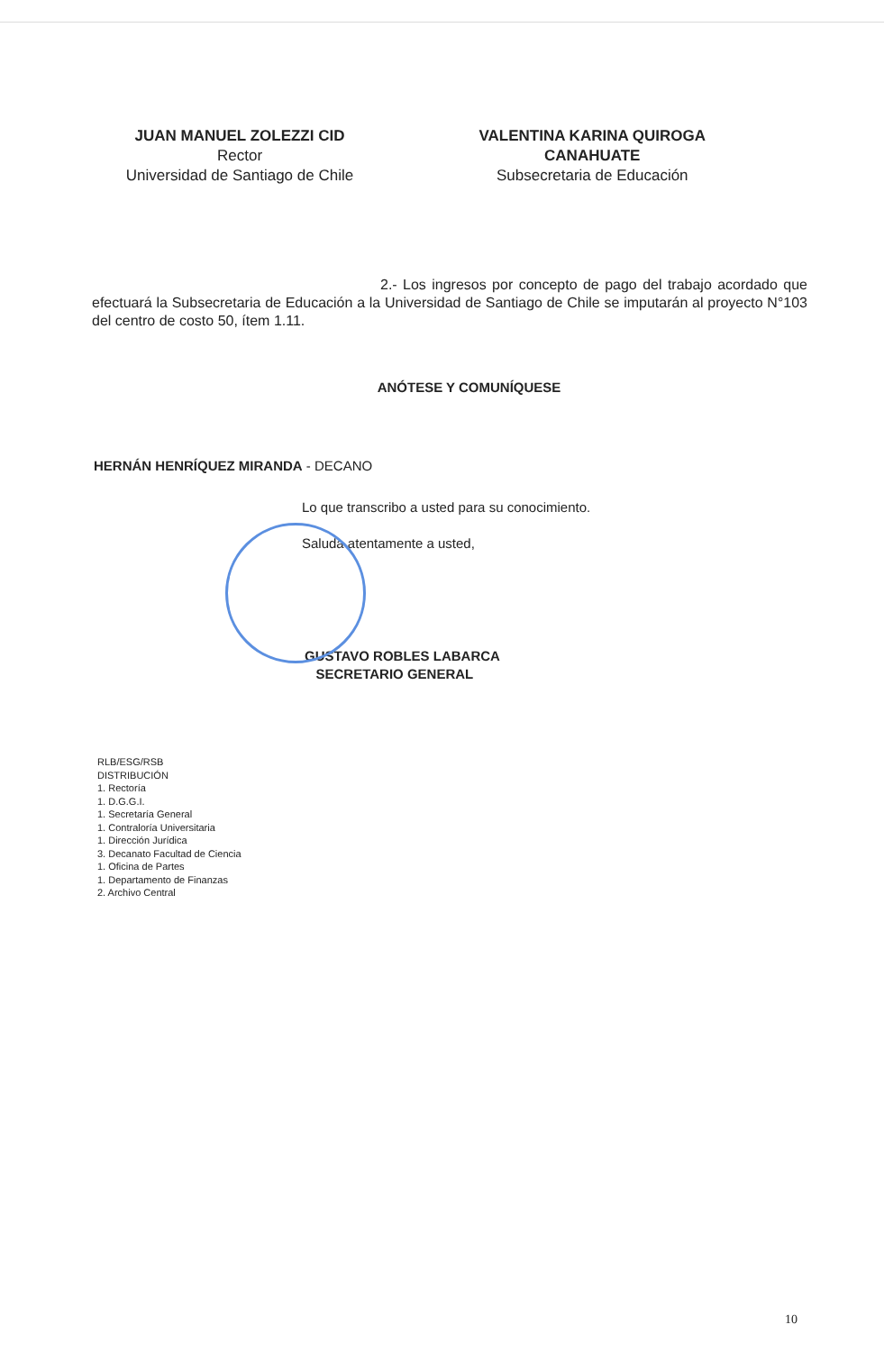JUAN MANUEL ZOLEZZI CID
Rector
Universidad de Santiago de Chile
VALENTINA KARINA QUIROGA
CANAHUATE
Subsecretaria de Educación
2.- Los ingresos por concepto de pago del trabajo acordado que efectuará la Subsecretaria de Educación a la Universidad de Santiago de Chile se imputarán al proyecto N°103 del centro de costo 50, ítem 1.11.
ANÓTESE Y COMUNÍQUESE
HERNÁN HENRÍQUEZ MIRANDA - DECANO
Lo que transcribo a usted para su conocimiento.
Saluda atentamente a usted,
GUSTAVO ROBLES LABARCA
SECRETARIO GENERAL
RLB/ESG/RSB
DISTRIBUCIÓN
1. Rectoría
1. D.G.G.I.
1. Secretaría General
1. Contraloría Universitaria
1. Dirección Jurídica
3. Decanato Facultad de Ciencia
1. Oficina de Partes
1. Departamento de Finanzas
2. Archivo Central
10